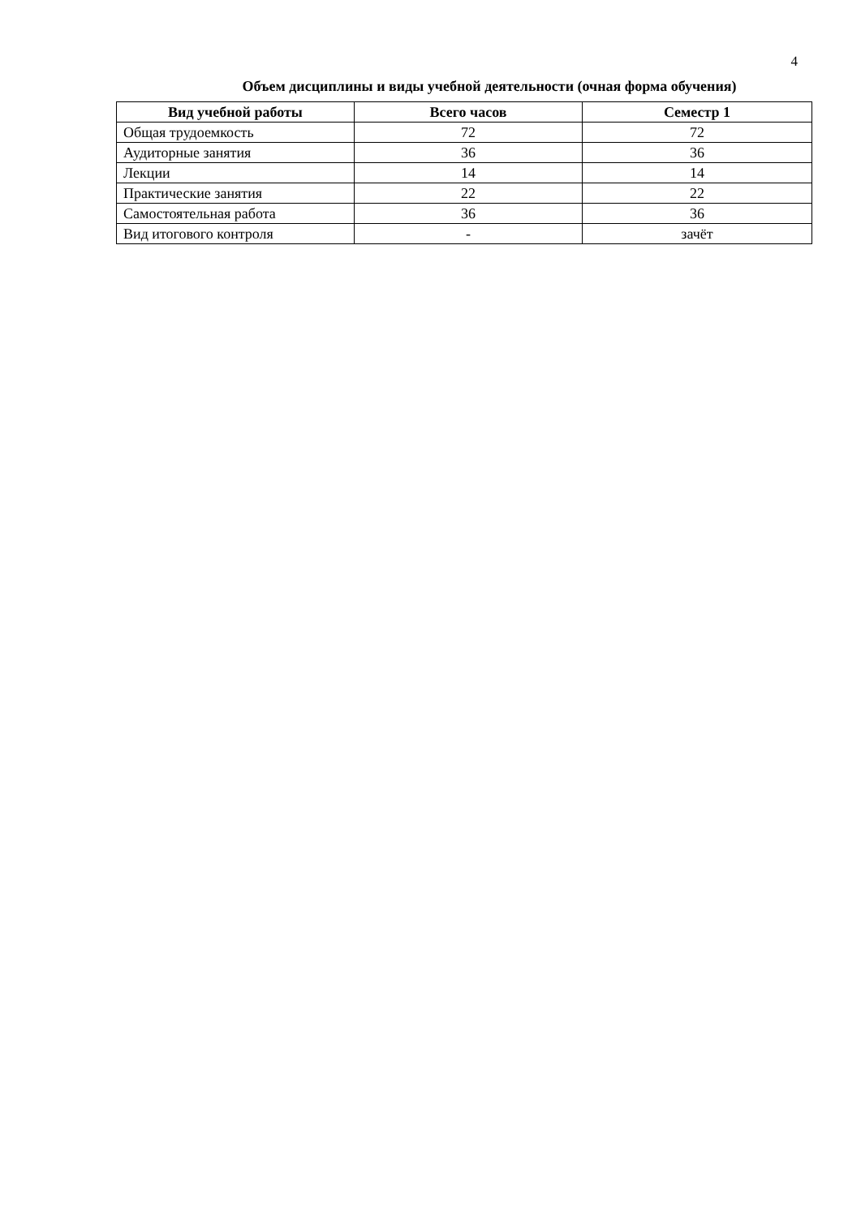4
Объем дисциплины и виды учебной деятельности (очная форма обучения)
| Вид учебной работы | Всего часов | Семестр 1 |
| --- | --- | --- |
| Общая трудоемкость | 72 | 72 |
| Аудиторные занятия | 36 | 36 |
| Лекции | 14 | 14 |
| Практические занятия | 22 | 22 |
| Самостоятельная работа | 36 | 36 |
| Вид итогового контроля | - | зачёт |